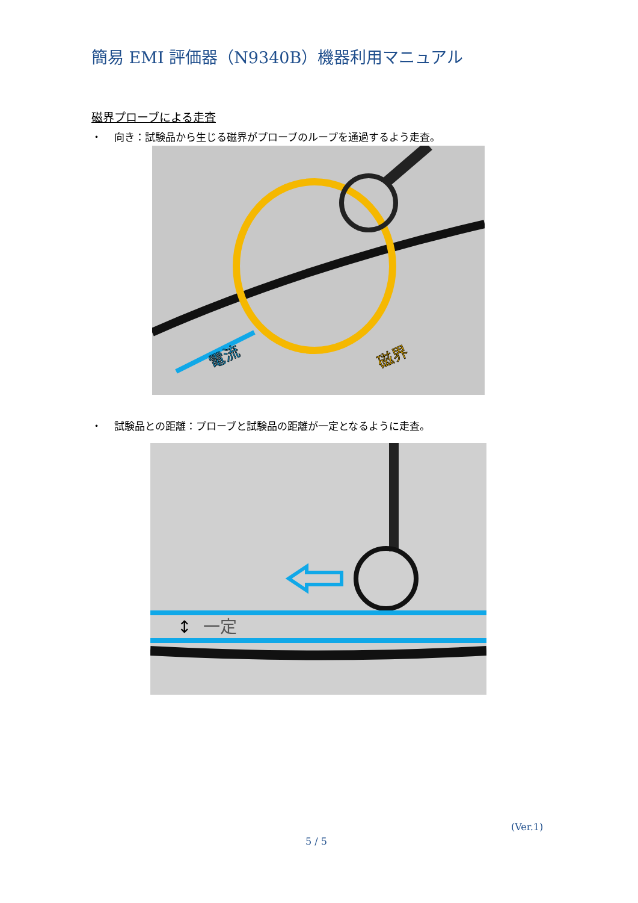簡易 EMI 評価器（N9340B）機器利用マニュアル
磁界プローブによる走査
・ 向き：試験品から生じる磁界がプローブのループを通過するよう走査。
電流
磁界
・ 試験品との距離：プローブと試験品の距離が一定となるように走査。
↕
一定
(Ver.1)
5 / 5